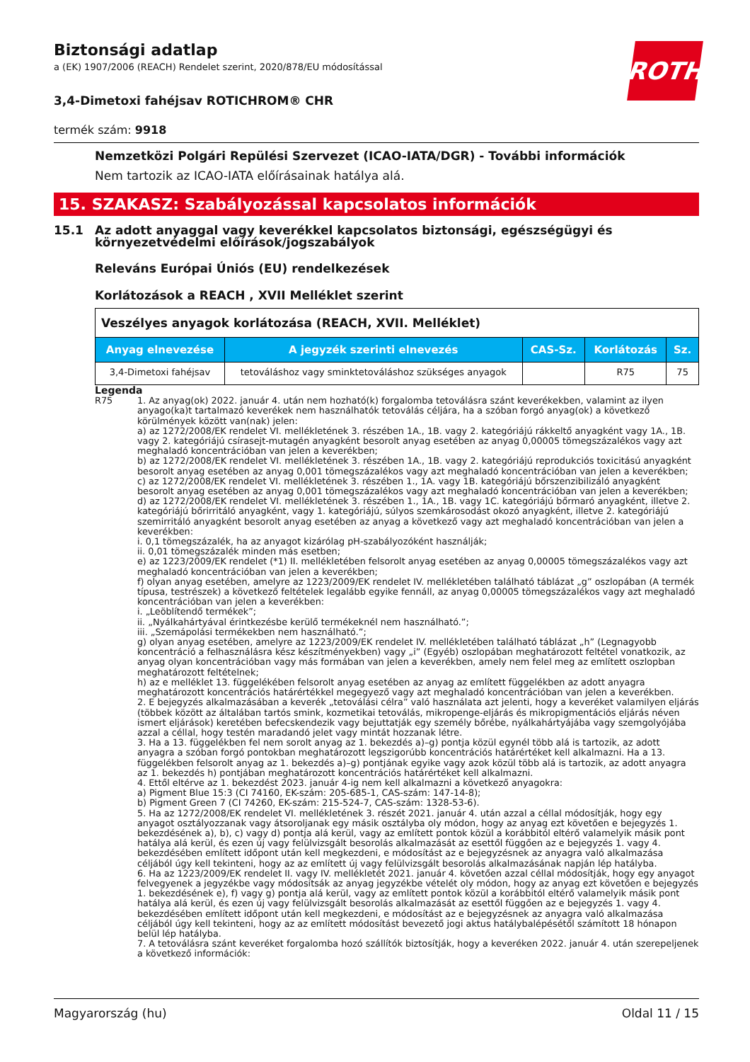ROTH
Biztonsági adatlap
a (EK) 1907/2006 (REACH) Rendelet szerint, 2020/878/EU módosítással
3,4-Dimetoxi fahéjsav ROTICHROM® CHR
termék szám: 9918
Nemzetközi Polgári Repülési Szervezet (ICAO-IATA/DGR) - További információk
Nem tartozik az ICAO-IATA előírásainak hatálya alá.
15. SZAKASZ: Szabályozással kapcsolatos információk
15.1 Az adott anyaggal vagy keverékkel kapcsolatos biztonsági, egészségügyi és környezetvédelmi előírások/jogszabályok
Releváns Európai Úniós (EU) rendelkezések
Korlátozások a REACH , XVII Melléklet szerint
| Veszélyes anyagok korlátozása (REACH, XVII. Melléklet) | | | | |
| Anyag elnevezése | A jegyzék szerinti elnevezés | CAS-Sz. | Korlátozás | Sz. |
| 3,4-Dimetoxi fahéjsav | tetováláshoz vagy sminktetováláshoz szükséges anyagok | | R75 | 75 |
Legenda
R75 1. Az anyag(ok) 2022. január 4. után nem hozható(k) forgalomba tetoválásra szánt keverékekben, valamint az ilyen anyago(ka)t tartalmazó keverékek nem használhatók tetoválás céljára, ha a szóban forgó anyag(ok) a következő körülmények között van(nak) jelen:
a) az 1272/2008/EK rendelet VI. mellékletének 3. részében 1A., 1B. vagy 2. kategóriájú rákkeltő anyagként vagy 1A., 1B. vagy 2. kategóriájú csírasejt-mutagén anyagként besorolt anyag esetében az anyag 0,00005 tömegszázalékos vagy azt meghaladó koncentrációban van jelen a keverékben;
b) az 1272/2008/EK rendelet VI. mellékletének 3. részében 1A., 1B. vagy 2. kategóriájú reprodukciós toxicitású anyagként besorolt anyag esetében az anyag 0,001 tömegszázalékos vagy azt meghaladó koncentrációban van jelen a keverékben;
c) az 1272/2008/EK rendelet VI. mellékletének 3. részében 1., 1A. vagy 1B. kategóriájú bőrszenzibilizáló anyagként besorolt anyag esetében az anyag 0,001 tömegszázalékos vagy azt meghaladó koncentrációban van jelen a keverékben;
d) az 1272/2008/EK rendelet VI. mellékletének 3. részében 1., 1A., 1B. vagy 1C. kategóriájú bőrmaró anyagként, illetve 2. kategóriájú bőrirritáló anyagként, vagy 1. kategóriájú, súlyos szemkárosodást okozó anyagként, illetve 2. kategóriájú szemirritáló anyagként besorolt anyag esetében az anyag a következő vagy azt meghaladó koncentrációban van jelen a keverékben:
i. 0,1 tömegszázalék, ha az anyagot kizárólag pH-szabályozóként használják;
ii. 0,01 tömegszázalék minden más esetben;
e) az 1223/2009/EK rendelet (*1) II. mellékletében felsorolt anyag esetében az anyag 0,00005 tömegszázalékos vagy azt meghaladó koncentrációban van jelen a keverékben;
f) olyan anyag esetében, amelyre az 1223/2009/EK rendelet IV. mellékletében található táblázat „g” oszlopában (A termék típusa, testrészek) a következő feltételek legalább egyike fennáll, az anyag 0,00005 tömegszázalékos vagy azt meghaladó koncentrációban van jelen a keverékben:
i. „Leöblítendő termékek”;
ii. „Nyálkahártyával érintkezésbe kerülő termékeknél nem használható.”;
iii. „Szemápolási termékekben nem használható.”;
g) olyan anyag esetében, amelyre az 1223/2009/EK rendelet IV. mellékletében található táblázat „h” (Legnagyobb koncentráció a felhasználásra kész készítményekben) vagy „i” (Egyéb) oszlopában meghatározott feltétel vonatkozik, az anyag olyan koncentrációban vagy más formában van jelen a keverékben, amely nem felel meg az említett oszlopban meghatározott feltételnek;
h) az e melléklet 13. függelékében felsorolt anyag esetében az anyag az említett függelékben az adott anyagra meghatározott koncentrációs határértékkel megegyező vagy azt meghaladó koncentrációban van jelen a keverékben.
2. E bejegyzés alkalmazásában a keverék „tetoválási célra” való használata azt jelenti, hogy a keveréket valamilyen eljárás (többek között az általában tartós smink, kozmetikai tetoválás, mikropenge-eljárás és mikropigmentációs eljárás néven ismert eljárások) keretében befecskendezik vagy bejuttatják egy személy bőrébe, nyálkahártyájába vagy szemgolyójába azzal a céllal, hogy testén maradandó jelet vagy mintát hozzanak létre.
3. Ha a 13. függelékben fel nem sorolt anyag az 1. bekezdés a)–g) pontja közül egynél több alá is tartozik, az adott anyagra a szóban forgó pontokban meghatározott legszigorúbb koncentrációs határértéket kell alkalmazni. Ha a 13. függelékben felsorolt anyag az 1. bekezdés a)–g) pontjának egyike vagy azok közül több alá is tartozik, az adott anyagra az 1. bekezdés h) pontjában meghatározott koncentrációs határértéket kell alkalmazni.
4. Ettől eltérve az 1. bekezdést 2023. január 4-ig nem kell alkalmazni a következő anyagokra:
a) Pigment Blue 15:3 (CI 74160, EK-szám: 205-685-1, CAS-szám: 147-14-8);
b) Pigment Green 7 (CI 74260, EK-szám: 215-524-7, CAS-szám: 1328-53-6).
5. Ha az 1272/2008/EK rendelet VI. mellékletének 3. részét 2021. január 4. után azzal a céllal módosítják, hogy egy anyagot osztályozzanak vagy átsoroljanak egy másik osztályba oly módon, hogy az anyag ezt követően e bejegyzés 1. bekezdésének a), b), c) vagy d) pontja alá kerül, vagy az említett pontok közül a korábbitól eltérő valamelyik másik pont hatálya alá kerül, és ezen új vagy felülvizsgált besorolás alkalmazását az esettől függően az e bejegyzés 1. vagy 4. bekezdésében említett időpont után kell megkezdeni, e módosítást az e bejegyzésnek az anyagra való alkalmazása céljából úgy kell tekinteni, hogy az az említett új vagy felülvizsgált besorolás alkalmazásának napján lép hatályba.
6. Ha az 1223/2009/EK rendelet II. vagy IV. mellékletét 2021. január 4. követően azzal céllal módosítják, hogy egy anyagot felvegyenek a jegyzékbe vagy módosítsák az anyag jegyzékbe vételét oly módon, hogy az anyag ezt követően e bejegyzés 1. bekezdésének e), f) vagy g) pontja alá kerül, vagy az említett pontok közül a korábbitól eltérő valamelyik másik pont hatálya alá kerül, és ezen új vagy felülvizsgált besorolás alkalmazását az esettől függően az e bejegyzés 1. vagy 4. bekezdésében említett időpont után kell megkezdeni, e módosítást az e bejegyzésnek az anyagra való alkalmazása céljából úgy kell tekinteni, hogy az az említett módosítást bevezető jogi aktus hatálybalépésétől számított 18 hónapon belül lép hatályba.
7. A tetoválásra szánt keveréket forgalomba hozó szállítók biztosítják, hogy a keveréken 2022. január 4. után szerepeljenek a következő információk:
Magyarország (hu) Oldal 11 / 15